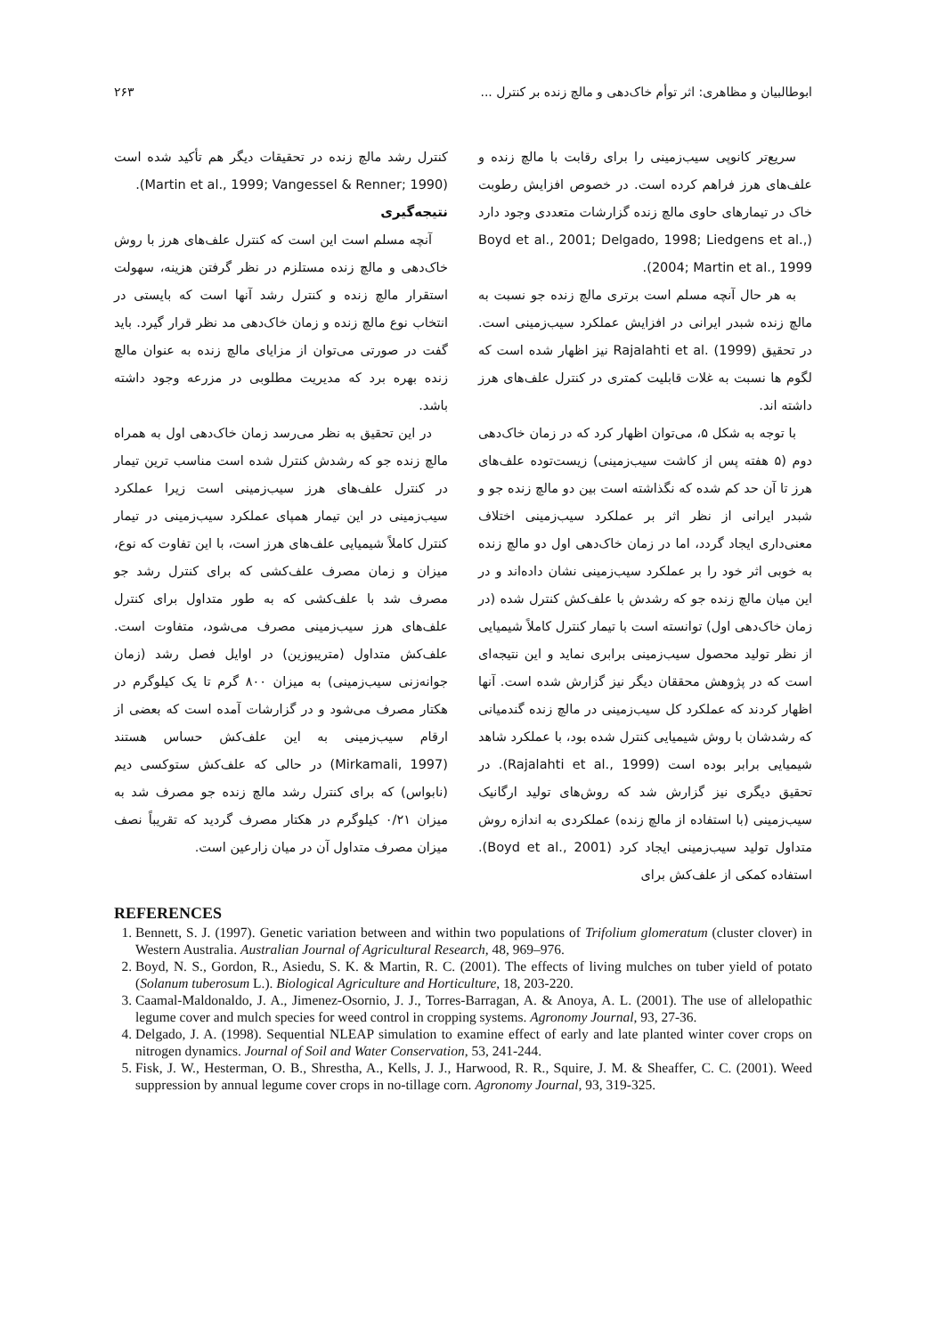ابوطالبیان و مظاهری: اثر توأم خاک‌دهی و مالچ زنده بر کنترل ... ۲۶۳
سریع‌تر کانوپی سیب‌زمینی را برای رقابت با مالچ زنده و علف‌های هرز فراهم کرده است. در خصوص افزایش رطوبت خاک در تیمارهای حاوی مالچ زنده گزارشات متعددی وجود دارد (Boyd et al., 2001; Delgado, 1998; Liedgens et al., 2004; Martin et al., 1999).
به هر حال آنچه مسلم است برتری مالچ زنده جو نسبت به مالچ زنده شبدر ایرانی در افزایش عملکرد سیب‌زمینی است. در تحقیق Rajalahti et al. (1999) نیز اظهار شده است که لگوم ها نسبت به غلات قابلیت کمتری در کنترل علف‌های هرز داشته اند.
با توجه به شکل ۵، می‌توان اظهار کرد که در زمان خاک‌دهی دوم (۵ هفته پس از کاشت سیب‌زمینی) زیست‌توده علف‌های هرز تا آن حد کم شده که نگذاشته است بین دو مالچ زنده جو و شبدر ایرانی از نظر اثر بر عملکرد سیب‌زمینی اختلاف معنی‌داری ایجاد گردد، اما در زمان خاک‌دهی اول دو مالچ زنده به خوبی اثر خود را بر عملکرد سیب‌زمینی نشان داده‌اند و در این میان مالچ زنده جو که رشدش با علف‌کش کنترل شده (در زمان خاک‌دهی اول) توانسته است با تیمار کنترل کاملاً شیمیایی از نظر تولید محصول سیب‌زمینی برابری نماید و این نتیجه‌ای است که در پژوهش محققان دیگر نیز گزارش شده است. آنها اظهار کردند که عملکرد کل سیب‌زمینی در مالچ زنده گندمیانی که رشدشان با روش شیمیایی کنترل شده بود، با عملکرد شاهد شیمیایی برابر بوده است (Rajalahti et al., 1999). در تحقیق دیگری نیز گزارش شد که روش‌های تولید ارگانیک سیب‌زمینی (با استفاده از مالچ زنده) عملکردی به اندازه روش متداول تولید سیب‌زمینی ایجاد کرد (Boyd et al., 2001). استفاده کمکی از علف‌کش برای
کنترل رشد مالچ زنده در تحقیقات دیگر هم تأکید شده است (Martin et al., 1999; Vangessel & Renner; 1990).
نتیجه‌گیری
آنچه مسلم است این است که کنترل علف‌های هرز با روش خاک‌دهی و مالچ زنده مستلزم در نظر گرفتن هزینه، سهولت استقرار مالچ زنده و کنترل رشد آنها است که بایستی در انتخاب نوع مالچ زنده و زمان خاک‌دهی مد نظر قرار گیرد. باید گفت در صورتی می‌توان از مزایای مالچ زنده به عنوان مالچ زنده بهره برد که مدیریت مطلوبی در مزرعه وجود داشته باشد.
در این تحقیق به نظر می‌رسد زمان خاک‌دهی اول به همراه مالچ زنده جو که رشدش کنترل شده است مناسب ترین تیمار در کنترل علف‌های هرز سیب‌زمینی است زیرا عملکرد سیب‌زمینی در این تیمار همپای عملکرد سیب‌زمینی در تیمار کنترل کاملاً شیمیایی علف‌های هرز است، با این تفاوت که نوع، میزان و زمان مصرف علف‌کشی که برای کنترل رشد جو مصرف شد با علف‌کشی که به طور متداول برای کنترل علف‌های هرز سیب‌زمینی مصرف می‌شود، متفاوت است. علف‌کش متداول (متریبوزین) در اوایل فصل رشد (زمان جوانه‌زنی سیب‌زمینی) به میزان ۸۰۰ گرم تا یک کیلوگرم در هکتار مصرف می‌شود و در گزارشات آمده است که بعضی از ارقام سیب‌زمینی به این علف‌کش حساس هستند (Mirkamali, 1997) در حالی که علف‌کش ستوکسی دیم (نابواس) که برای کنترل رشد مالچ زنده جو مصرف شد به میزان ۰/۲۱ کیلوگرم در هکتار مصرف گردید که تقریباً نصف میزان مصرف متداول آن در میان زارعین است.
REFERENCES
1. Bennett, S. J. (1997). Genetic variation between and within two populations of Trifolium glomeratum (cluster clover) in Western Australia. Australian Journal of Agricultural Research, 48, 969–976.
2. Boyd, N. S., Gordon, R., Asiedu, S. K. & Martin, R. C. (2001). The effects of living mulches on tuber yield of potato (Solanum tuberosum L.). Biological Agriculture and Horticulture, 18, 203-220.
3. Caamal-Maldonaldo, J. A., Jimenez-Osornio, J. J., Torres-Barragan, A. & Anoya, A. L. (2001). The use of allelopathic legume cover and mulch species for weed control in cropping systems. Agronomy Journal, 93, 27-36.
4. Delgado, J. A. (1998). Sequential NLEAP simulation to examine effect of early and late planted winter cover crops on nitrogen dynamics. Journal of Soil and Water Conservation, 53, 241-244.
5. Fisk, J. W., Hesterman, O. B., Shrestha, A., Kells, J. J., Harwood, R. R., Squire, J. M. & Sheaffer, C. C. (2001). Weed suppression by annual legume cover crops in no-tillage corn. Agronomy Journal, 93, 319-325.